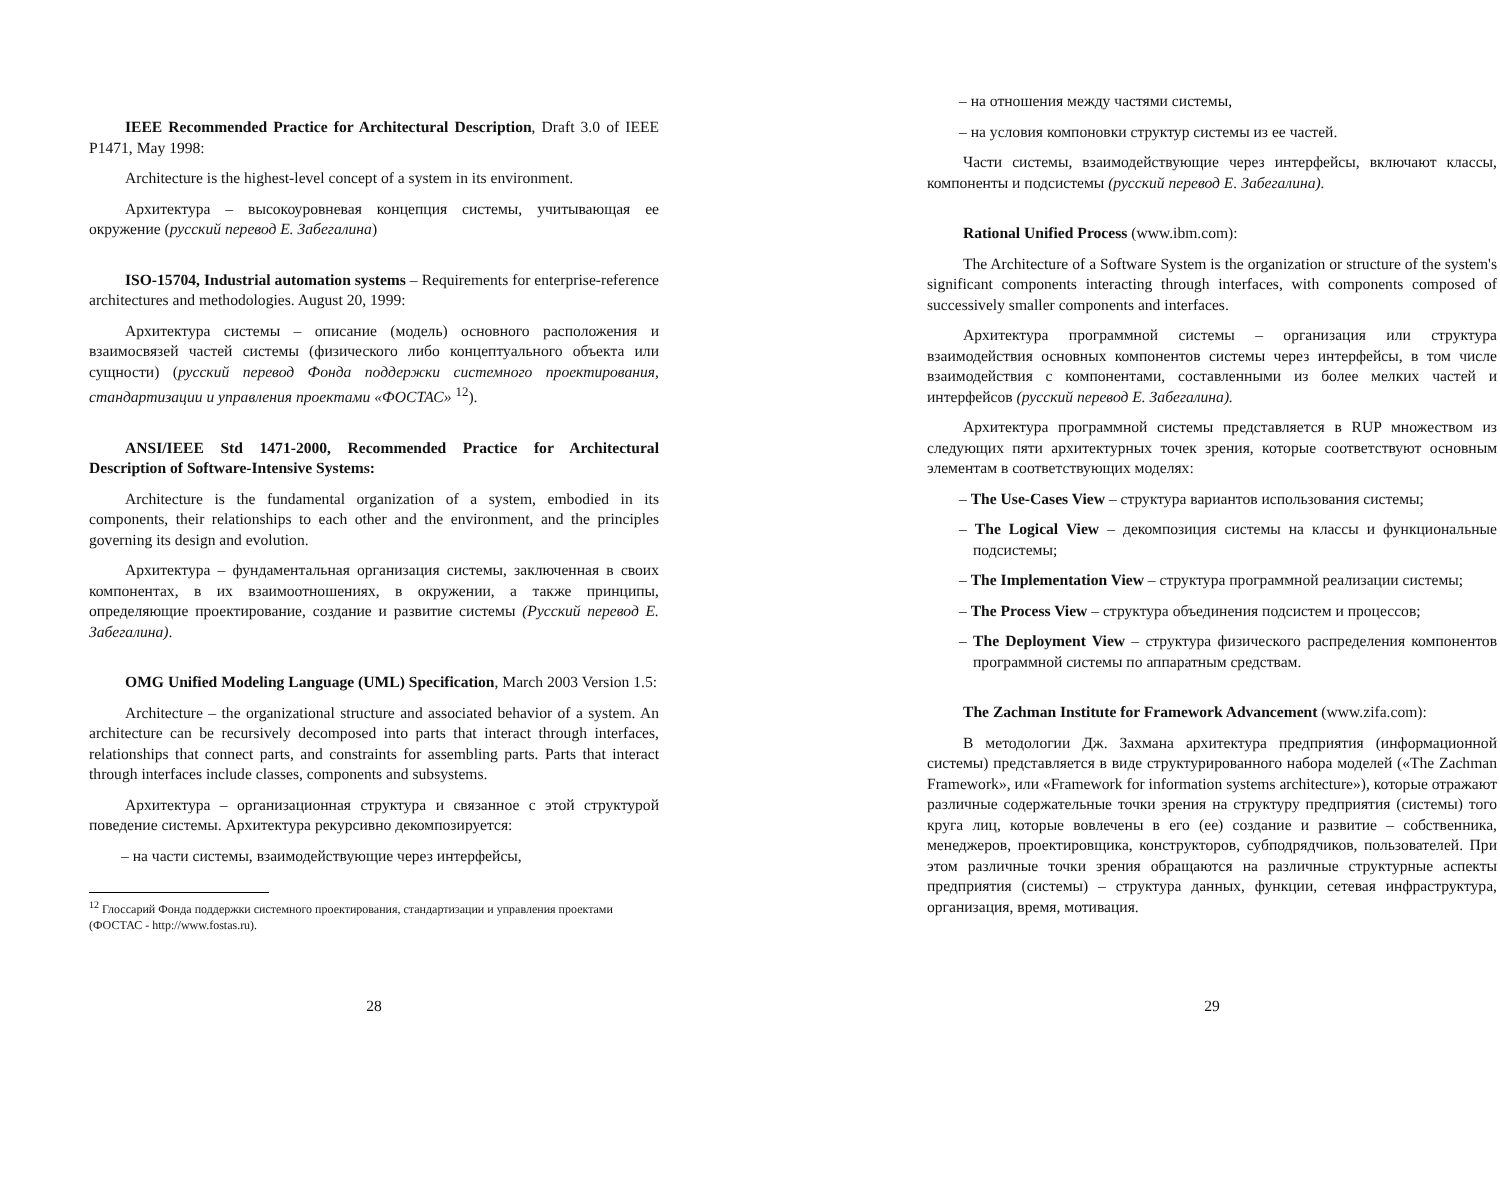IEEE Recommended Practice for Architectural Description, Draft 3.0 of IEEE P1471, May 1998:
Architecture is the highest-level concept of a system in its environment.
Архитектура – высокоуровневая концепция системы, учитывающая ее окружение (русский перевод Е. Забегалина)
ISO-15704, Industrial automation systems – Requirements for enterprise-reference architectures and methodologies. August 20, 1999:
Архитектура системы – описание (модель) основного расположения и взаимосвязей частей системы (физического либо концептуального объекта или сущности) (русский перевод Фонда поддержки системного проектирования, стандартизации и управления проектами «ФОСТАС» <sup>12</sup>).
ANSI/IEEE Std 1471-2000, Recommended Practice for Architectural Description of Software-Intensive Systems:
Architecture is the fundamental organization of a system, embodied in its components, their relationships to each other and the environment, and the principles governing its design and evolution.
Архитектура – фундаментальная организация системы, заключенная в своих компонентах, в их взаимоотношениях, в окружении, а также принципы, определяющие проектирование, создание и развитие системы (Русский перевод Е. Забегалина).
OMG Unified Modeling Language (UML) Specification, March 2003 Version 1.5:
Architecture – the organizational structure and associated behavior of a system. An architecture can be recursively decomposed into parts that interact through interfaces, relationships that connect parts, and constraints for assembling parts. Parts that interact through interfaces include classes, components and subsystems.
Архитектура – организационная структура и связанное с этой структурой поведение системы. Архитектура рекурсивно декомпозируется:
– на части системы, взаимодействующие через интерфейсы,
<sup>12</sup> Глоссарий Фонда поддержки системного проектирования, стандартизации и управления проектами (ФОСТАС - http://www.fostas.ru).
28
– на отношения между частями системы,
– на условия компоновки структур системы из ее частей.
Части системы, взаимодействующие через интерфейсы, включают классы, компоненты и подсистемы (русский перевод Е. Забегалина).
Rational Unified Process (www.ibm.com):
The Architecture of a Software System is the organization or structure of the system's significant components interacting through interfaces, with components composed of successively smaller components and interfaces.
Архитектура программной системы – организация или структура взаимодействия основных компонентов системы через интерфейсы, в том числе взаимодействия с компонентами, составленными из более мелких частей и интерфейсов (русский перевод Е. Забегалина).
Архитектура программной системы представляется в RUP множеством из следующих пяти архитектурных точек зрения, которые соответствуют основным элементам в соответствующих моделях:
– The Use-Cases View – структура вариантов использования системы;
– The Logical View – декомпозиция системы на классы и функциональные подсистемы;
– The Implementation View – структура программной реализации системы;
– The Process View – структура объединения подсистем и процессов;
– The Deployment View – структура физического распределения компонентов программной системы по аппаратным средствам.
The Zachman Institute for Framework Advancement (www.zifa.com):
В методологии Дж. Захмана архитектура предприятия (информационной системы) представляется в виде структурированного набора моделей («The Zachman Framework», или «Framework for information systems architecture»), которые отражают различные содержательные точки зрения на структуру предприятия (системы) того круга лиц, которые вовлечены в его (ее) создание и развитие – собственника, менеджеров, проектировщика, конструкторов, субподрядчиков, пользователей. При этом различные точки зрения обращаются на различные структурные аспекты предприятия (системы) – структура данных, функции, сетевая инфраструктура, организация, время, мотивация.
29